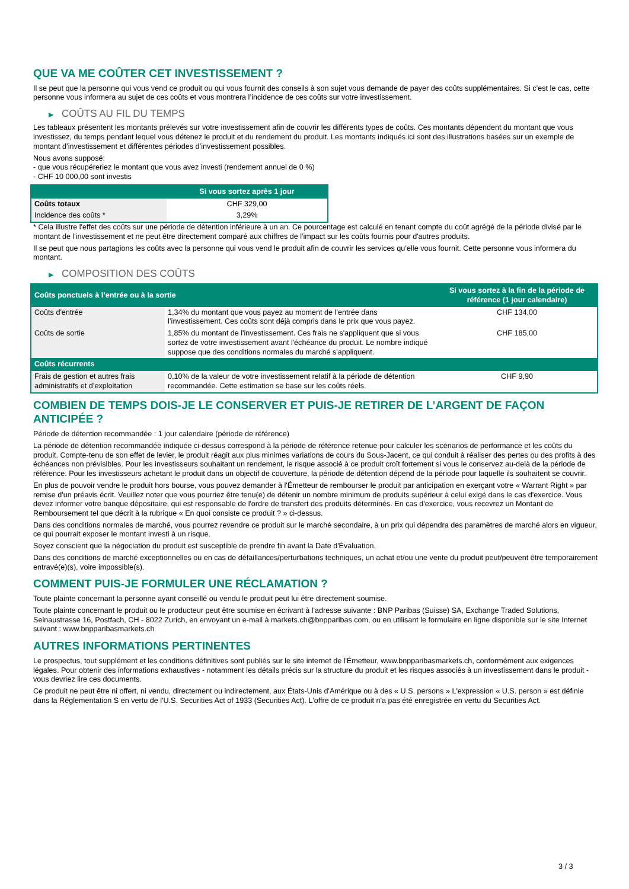QUE VA ME COÛTER CET INVESTISSEMENT ?
Il se peut que la personne qui vous vend ce produit ou qui vous fournit des conseils à son sujet vous demande de payer des coûts supplémentaires. Si c’est le cas, cette personne vous informera au sujet de ces coûts et vous montrera l’incidence de ces coûts sur votre investissement.
▶ COÛTS AU FIL DU TEMPS
Les tableaux présentent les montants prélevés sur votre investissement afin de couvrir les différents types de coûts. Ces montants dépendent du montant que vous investissez, du temps pendant lequel vous détenez le produit et du rendement du produit. Les montants indiqués ici sont des illustrations basées sur un exemple de montant d’investissement et différentes périodes d’investissement possibles.
Nous avons supposé:
- que vous récupéreriez le montant que vous avez investi (rendement annuel de 0 %)
- CHF 10 000,00 sont investis
| | Si vous sortez après 1 jour |
| --- | --- |
| Coûts totaux | CHF 329,00 |
| Incidence des coûts * | 3,29% |
* Cela illustre l'effet des coûts sur une période de détention inférieure à un an. Ce pourcentage est calculé en tenant compte du coût agrégé de la période divisé par le montant de l'investissement et ne peut être directement comparé aux chiffres de l'impact sur les coûts fournis pour d'autres produits.
Il se peut que nous partagions les coûts avec la personne qui vous vend le produit afin de couvrir les services qu’elle vous fournit. Cette personne vous informera du montant.
▶ COMPOSITION DES COÛTS
| Coûts ponctuels à l’entrée ou à la sortie | | Si vous sortez à la fin de la période de référence (1 jour calendaire) |
| --- | --- | --- |
| Coûts d'entrée | 1,34% du montant que vous payez au moment de l’entrée dans l’investissement. Ces coûts sont déjà compris dans le prix que vous payez. | CHF 134,00 |
| Coûts de sortie | 1,85% du montant de l'investissement. Ces frais ne s'appliquent que si vous sortez de votre investissement avant l'échéance du produit. Le nombre indiqué suppose que des conditions normales du marché s'appliquent. | CHF 185,00 |
| Coûts récurrents | | |
| Frais de gestion et autres frais administratifs et d’exploitation | 0,10% de la valeur de votre investissement relatif à la période de détention recommandée. Cette estimation se base sur les coûts réels. | CHF 9,90 |
COMBIEN DE TEMPS DOIS-JE LE CONSERVER ET PUIS-JE RETIRER DE L’ARGENT DE FAÇON ANTICIPÉE ?
Période de détention recommandée : 1 jour calendaire (période de référence)
La période de détention recommandée indiquée ci-dessus correspond à la période de référence retenue pour calculer les scénarios de performance et les coûts du produit. Compte-tenu de son effet de levier, le produit réagit aux plus minimes variations de cours du Sous-Jacent, ce qui conduit à réaliser des pertes ou des profits à des échéances non prévisibles. Pour les investisseurs souhaitant un rendement, le risque associé à ce produit croît fortement si vous le conservez au-delà de la période de référence. Pour les investisseurs achetant le produit dans un objectif de couverture, la période de détention dépend de la période pour laquelle ils souhaitent se couvrir.
En plus de pouvoir vendre le produit hors bourse, vous pouvez demander à l'Émetteur de rembourser le produit par anticipation en exerçant votre « Warrant Right » par remise d'un préavis écrit. Veuillez noter que vous pourriez être tenu(e) de détenir un nombre minimum de produits supérieur à celui exigé dans le cas d'exercice. Vous devez informer votre banque dépositaire, qui est responsable de l'ordre de transfert des produits déterminés. En cas d'exercice, vous recevrez un Montant de Remboursement tel que décrit à la rubrique « En quoi consiste ce produit ? » ci-dessus.
Dans des conditions normales de marché, vous pourrez revendre ce produit sur le marché secondaire, à un prix qui dépendra des paramètres de marché alors en vigueur, ce qui pourrait exposer le montant investi à un risque.
Soyez conscient que la négociation du produit est susceptible de prendre fin avant la Date d'Évaluation.
Dans des conditions de marché exceptionnelles ou en cas de défaillances/perturbations techniques, un achat et/ou une vente du produit peut/peuvent être temporairement entravé(e)(s), voire impossible(s).
COMMENT PUIS-JE FORMULER UNE RÉCLAMATION ?
Toute plainte concernant la personne ayant conseillé ou vendu le produit peut lui être directement soumise.
Toute plainte concernant le produit ou le producteur peut être soumise en écrivant à l'adresse suivante : BNP Paribas (Suisse) SA, Exchange Traded Solutions, Selnaustrasse 16, Postfach, CH - 8022 Zurich, en envoyant un e-mail à markets.ch@bnpparibas.com, ou en utilisant le formulaire en ligne disponible sur le site Internet suivant : www.bnpparibasmarkets.ch
AUTRES INFORMATIONS PERTINENTES
Le prospectus, tout supplément et les conditions définitives sont publiés sur le site internet de l'Émetteur, www.bnpparibasmarkets.ch, conformément aux exigences légales. Pour obtenir des informations exhaustives - notamment les détails précis sur la structure du produit et les risques associés à un investissement dans le produit - vous devriez lire ces documents.
Ce produit ne peut être ni offert, ni vendu, directement ou indirectement, aux États-Unis d'Amérique ou à des « U.S. persons » L'expression « U.S. person » est définie dans la Réglementation S en vertu de l'U.S. Securities Act of 1933 (Securities Act). L'offre de ce produit n'a pas été enregistrée en vertu du Securities Act.
3 / 3